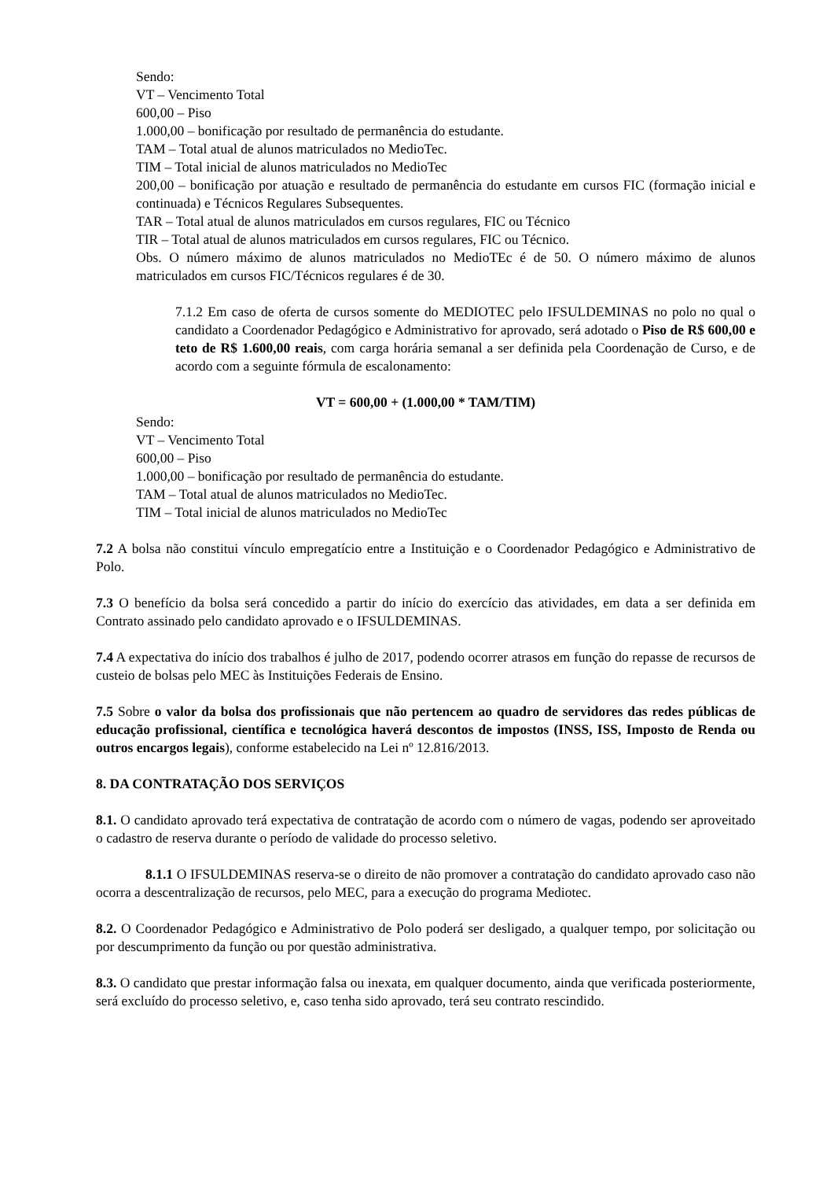Sendo:
VT – Vencimento Total
600,00 – Piso
1.000,00 – bonificação por resultado de permanência do estudante.
TAM – Total atual de alunos matriculados no MedioTec.
TIM – Total inicial de alunos matriculados no MedioTec
200,00 – bonificação por atuação e resultado de permanência do estudante em cursos FIC (formação inicial e continuada) e Técnicos Regulares Subsequentes.
TAR – Total atual de alunos matriculados em cursos regulares, FIC ou Técnico
TIR – Total atual de alunos matriculados em cursos regulares, FIC ou Técnico.
Obs. O número máximo de alunos matriculados no MedioTEc é de 50. O número máximo de alunos matriculados em cursos FIC/Técnicos regulares é de 30.
7.1.2 Em caso de oferta de cursos somente do MEDIOTEC pelo IFSULDEMINAS no polo no qual o candidato a Coordenador Pedagógico e Administrativo for aprovado, será adotado o Piso de R$ 600,00 e teto de R$ 1.600,00 reais, com carga horária semanal a ser definida pela Coordenação de Curso, e de acordo com a seguinte fórmula de escalonamento:
VT = 600,00 + (1.000,00 * TAM/TIM)
Sendo:
VT – Vencimento Total
600,00 – Piso
1.000,00 – bonificação por resultado de permanência do estudante.
TAM – Total atual de alunos matriculados no MedioTec.
TIM – Total inicial de alunos matriculados no MedioTec
7.2 A bolsa não constitui vínculo empregatício entre a Instituição e o Coordenador Pedagógico e Administrativo de Polo.
7.3 O benefício da bolsa será concedido a partir do início do exercício das atividades, em data a ser definida em Contrato assinado pelo candidato aprovado e o IFSULDEMINAS.
7.4 A expectativa do início dos trabalhos é julho de 2017, podendo ocorrer atrasos em função do repasse de recursos de custeio de bolsas pelo MEC às Instituições Federais de Ensino.
7.5 Sobre o valor da bolsa dos profissionais que não pertencem ao quadro de servidores das redes públicas de educação profissional, científica e tecnológica haverá descontos de impostos (INSS, ISS, Imposto de Renda ou outros encargos legais), conforme estabelecido na Lei nº 12.816/2013.
8. DA CONTRATAÇÃO DOS SERVIÇOS
8.1. O candidato aprovado terá expectativa de contratação de acordo com o número de vagas, podendo ser aproveitado o cadastro de reserva durante o período de validade do processo seletivo.
8.1.1 O IFSULDEMINAS reserva-se o direito de não promover a contratação do candidato aprovado caso não ocorra a descentralização de recursos, pelo MEC, para a execução do programa Mediotec.
8.2. O Coordenador Pedagógico e Administrativo de Polo poderá ser desligado, a qualquer tempo, por solicitação ou por descumprimento da função ou por questão administrativa.
8.3. O candidato que prestar informação falsa ou inexata, em qualquer documento, ainda que verificada posteriormente, será excluído do processo seletivo, e, caso tenha sido aprovado, terá seu contrato rescindido.